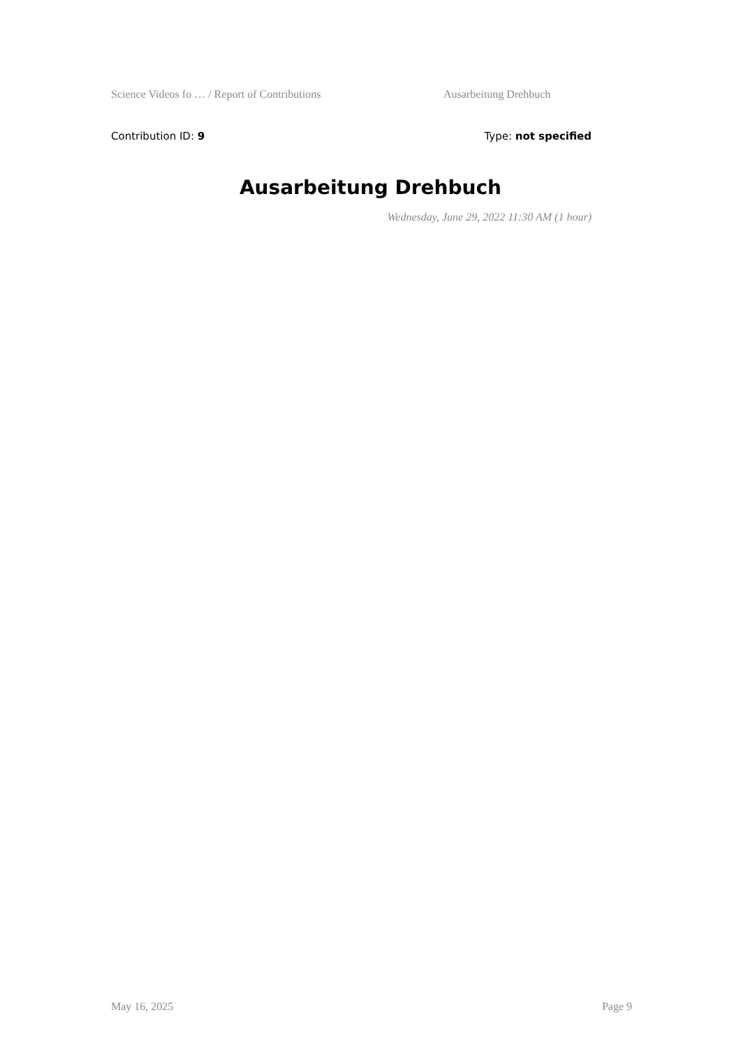Science Videos fo … / Report of Contributions Ausarbeitung Drehbuch
Contribution ID: 9 Type: not specified
Ausarbeitung Drehbuch
Wednesday, June 29, 2022 11:30 AM (1 hour)
May 16, 2025 Page 9